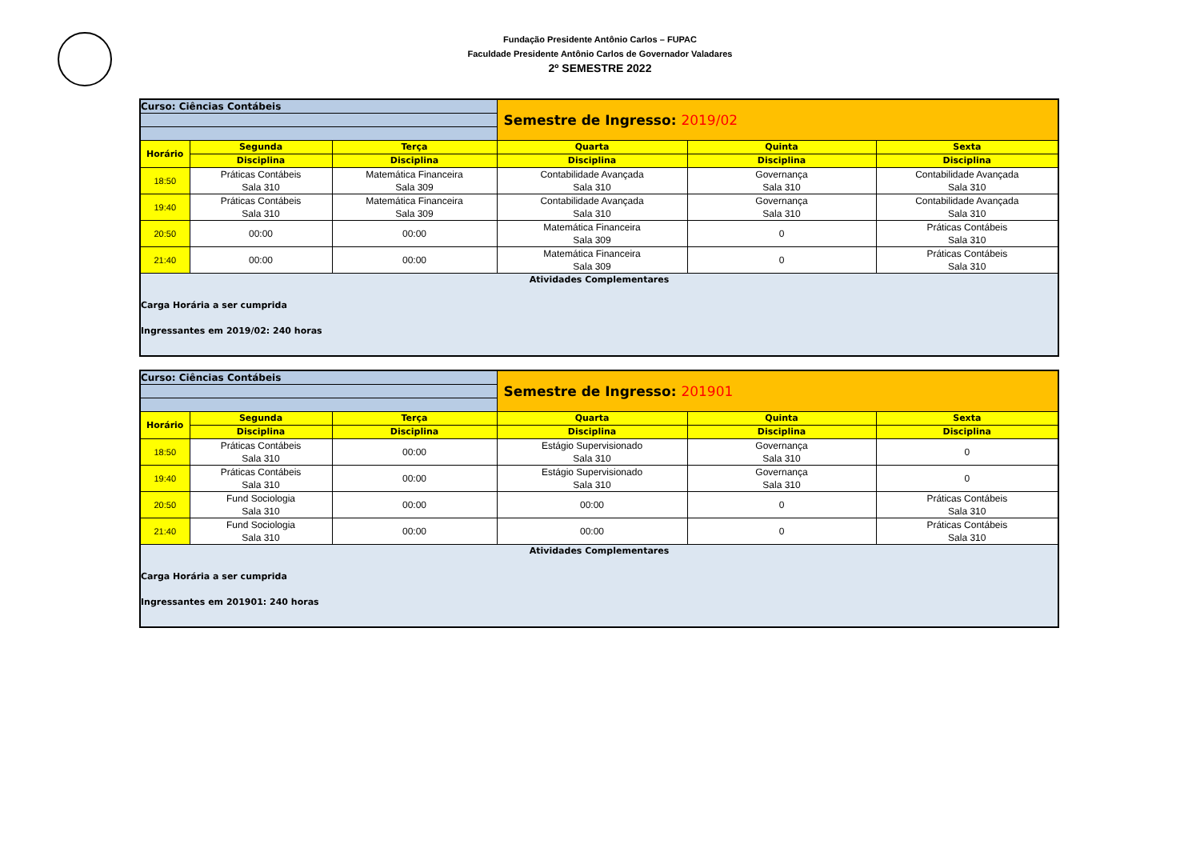Fundação Presidente Antônio Carlos – FUPAC
Faculdade Presidente Antônio Carlos de Governador Valadares
2º SEMESTRE 2022
| Curso: Ciências Contábeis | | | Semestre de Ingresso: 2019/02 | | |
| Horário | Segunda | Terça | Quarta | Quinta | Sexta |
| | Disciplina | Disciplina | Disciplina | Disciplina | Disciplina |
| 18:50 | Práticas Contábeis Sala 310 | Matemática Financeira Sala 309 | Contabilidade Avançada Sala 310 | Governança Sala 310 | Contabilidade Avançada Sala 310 |
| 19:40 | Práticas Contábeis Sala 310 | Matemática Financeira Sala 309 | Contabilidade Avançada Sala 310 | Governança Sala 310 | Contabilidade Avançada Sala 310 |
| 20:50 | 00:00 | 00:00 | Matemática Financeira Sala 309 | 0 | Práticas Contábeis Sala 310 |
| 21:40 | 00:00 | 00:00 | Matemática Financeira Sala 309 | 0 | Práticas Contábeis Sala 310 |
| Atividades Complementares Carga Horária a ser cumprida Ingressantes em 2019/02: 240 horas | | | | | |
| Curso: Ciências Contábeis | | | Semestre de Ingresso: 201901 | | |
| Horário | Segunda | Terça | Quarta | Quinta | Sexta |
| | Disciplina | Disciplina | Disciplina | Disciplina | Disciplina |
| 18:50 | Práticas Contábeis Sala 310 | 00:00 | Estágio Supervisionado Sala 310 | Governança Sala 310 | 0 |
| 19:40 | Práticas Contábeis Sala 310 | 00:00 | Estágio Supervisionado Sala 310 | Governança Sala 310 | 0 |
| 20:50 | Fund Sociologia Sala 310 | 00:00 | 00:00 | 0 | Práticas Contábeis Sala 310 |
| 21:40 | Fund Sociologia Sala 310 | 00:00 | 00:00 | 0 | Práticas Contábeis Sala 310 |
| Atividades Complementares Carga Horária a ser cumprida Ingressantes em 201901: 240 horas | | | | | |